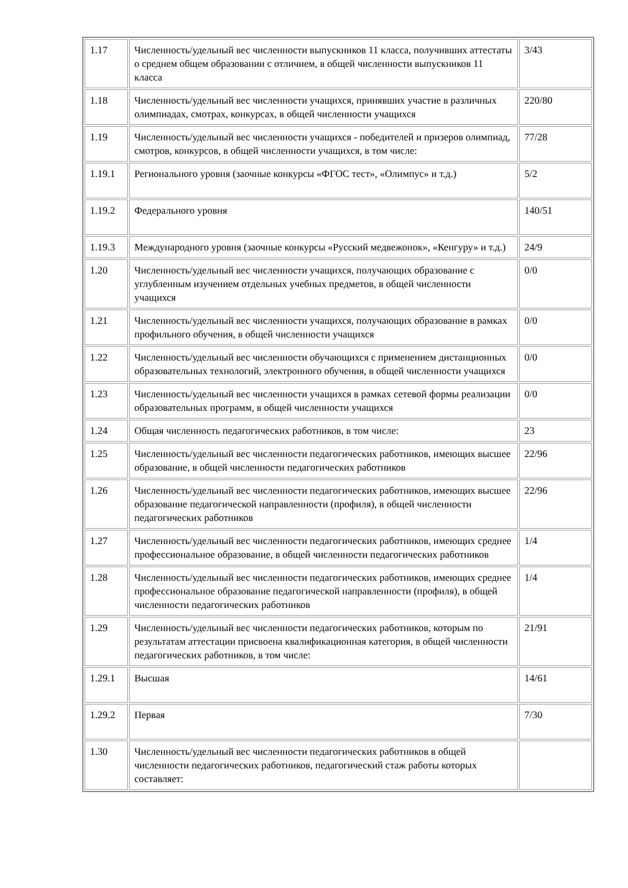| 1.17 | Численность/удельный вес численности выпускников 11 класса, получивших аттестаты о среднем общем образовании с отличием, в общей численности выпускников 11 класса | 3/43 |
| 1.18 | Численность/удельный вес численности учащихся, принявших участие в различных олимпиадах, смотрах, конкурсах, в общей численности учащихся | 220/80 |
| 1.19 | Численность/удельный вес численности учащихся - победителей и призеров олимпиад, смотров, конкурсов, в общей численности учащихся, в том числе: | 77/28 |
| 1.19.1 | Регионального уровня (заочные конкурсы «ФГОС тест», «Олимпус» и т.д.) | 5/2 |
| 1.19.2 | Федерального уровня | 140/51 |
| 1.19.3 | Международного уровня (заочные конкурсы «Русский медвежонок», «Кенгуру» и т.д.) | 24/9 |
| 1.20 | Численность/удельный вес численности учащихся, получающих образование с углубленным изучением отдельных учебных предметов, в общей численности учащихся | 0/0 |
| 1.21 | Численность/удельный вес численности учащихся, получающих образование в рамках профильного обучения, в общей численности учащихся | 0/0 |
| 1.22 | Численность/удельный вес численности обучающихся с применением дистанционных образовательных технологий, электронного обучения, в общей численности учащихся | 0/0 |
| 1.23 | Численность/удельный вес численности учащихся в рамках сетевой формы реализации образовательных программ, в общей численности учащихся | 0/0 |
| 1.24 | Общая численность педагогических работников, в том числе: | 23 |
| 1.25 | Численность/удельный вес численности педагогических работников, имеющих высшее образование, в общей численности педагогических работников | 22/96 |
| 1.26 | Численность/удельный вес численности педагогических работников, имеющих высшее образование педагогической направленности (профиля), в общей численности педагогических работников | 22/96 |
| 1.27 | Численность/удельный вес численности педагогических работников, имеющих среднее профессиональное образование, в общей численности педагогических работников | 1/4 |
| 1.28 | Численность/удельный вес численности педагогических работников, имеющих среднее профессиональное образование педагогической направленности (профиля), в общей численности педагогических работников | 1/4 |
| 1.29 | Численность/удельный вес численности педагогических работников, которым по результатам аттестации присвоена квалификационная категория, в общей численности педагогических работников, в том числе: | 21/91 |
| 1.29.1 | Высшая | 14/61 |
| 1.29.2 | Первая | 7/30 |
| 1.30 | Численность/удельный вес численности педагогических работников в общей численности педагогических работников, педагогический стаж работы которых составляет: | |